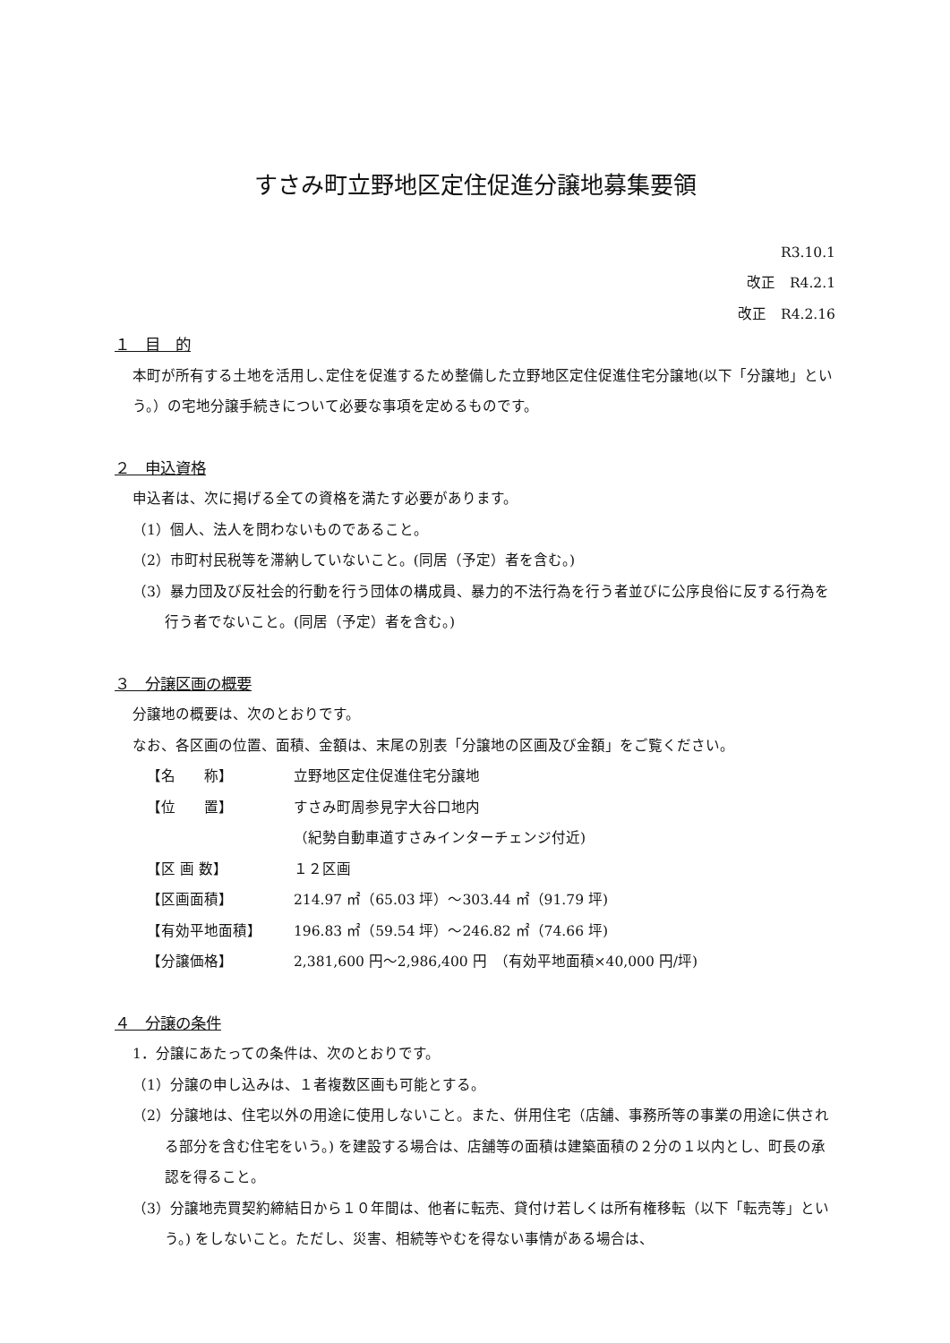すさみ町立野地区定住促進分譲地募集要領
R3.10.1
改正　R4.2.1
改正　R4.2.16
１　目　的
本町が所有する土地を活用し､定住を促進するため整備した立野地区定住促進住宅分譲地(以下「分譲地」という。）の宅地分譲手続きについて必要な事項を定めるものです。
２　申込資格
申込者は、次に掲げる全ての資格を満たす必要があります。
（1）個人、法人を問わないものであること。
（2）市町村民税等を滞納していないこと。(同居（予定）者を含む。)
（3）暴力団及び反社会的行動を行う団体の構成員、暴力的不法行為を行う者並びに公序良俗に反する行為を行う者でないこと。(同居（予定）者を含む。)
３　分譲区画の概要
分譲地の概要は、次のとおりです。
なお、各区画の位置、面積、金額は、末尾の別表「分譲地の区画及び金額」をご覧ください。
| 【名 称】 | 立野地区定住促進住宅分譲地 |
| 【位 置】 | すさみ町周参見字大谷口地内 |
| | （紀勢自動車道すさみインターチェンジ付近) |
| 【区 画 数】 | １２区画 |
| 【区画面積】 | 214.97 ㎡（65.03 坪）～303.44 ㎡（91.79 坪) |
| 【有効平地面積】 | 196.83 ㎡（59.54 坪）～246.82 ㎡（74.66 坪) |
| 【分譲価格】 | 2,381,600 円～2,986,400 円 （有効平地面積×40,000 円/坪) |
４　分譲の条件
1．分譲にあたっての条件は、次のとおりです。
（1）分譲の申し込みは、１者複数区画も可能とする。
（2）分譲地は、住宅以外の用途に使用しないこと。また、併用住宅（店舗、事務所等の事業の用途に供される部分を含む住宅をいう。) を建設する場合は、店舗等の面積は建築面積の２分の１以内とし、町長の承認を得ること。
（3）分譲地売買契約締結日から１０年間は、他者に転売、貸付け若しくは所有権移転（以下「転売等」という。) をしないこと。ただし、災害、相続等やむを得ない事情がある場合は、